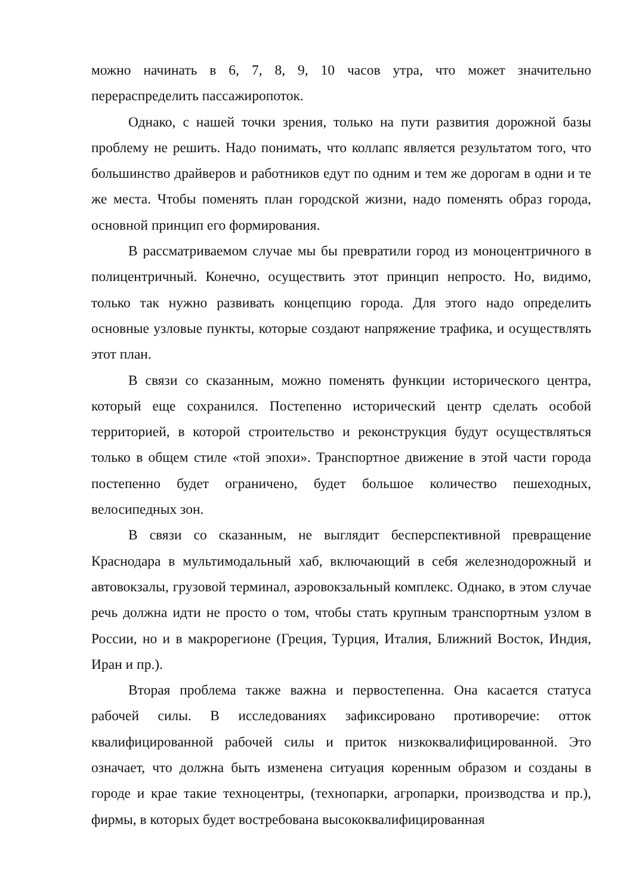можно начинать в 6, 7, 8, 9, 10 часов утра, что может значительно перераспределить пассажиропоток.
Однако, с нашей точки зрения, только на пути развития дорожной базы проблему не решить. Надо понимать, что коллапс является результатом того, что большинство драйверов и работников едут по одним и тем же дорогам в одни и те же места. Чтобы поменять план городской жизни, надо поменять образ города, основной принцип его формирования.
В рассматриваемом случае мы бы превратили город из моноцентричного в полицентричный. Конечно, осуществить этот принцип непросто. Но, видимо, только так нужно развивать концепцию города. Для этого надо определить основные узловые пункты, которые создают напряжение трафика, и осуществлять этот план.
В связи со сказанным, можно поменять функции исторического центра, который еще сохранился. Постепенно исторический центр сделать особой территорией, в которой строительство и реконструкция будут осуществляться только в общем стиле «той эпохи». Транспортное движение в этой части города постепенно будет ограничено, будет большое количество пешеходных, велосипедных зон.
В связи со сказанным, не выглядит бесперспективной превращение Краснодара в мультимодальный хаб, включающий в себя железнодорожный и автовокзалы, грузовой терминал, аэровокзальный комплекс. Однако, в этом случае речь должна идти не просто о том, чтобы стать крупным транспортным узлом в России, но и в макрорегионе (Греция, Турция, Италия, Ближний Восток, Индия, Иран и пр.).
Вторая проблема также важна и первостепенна. Она касается статуса рабочей силы. В исследованиях зафиксировано противоречие: отток квалифицированной рабочей силы и приток низкоквалифицированной. Это означает, что должна быть изменена ситуация коренным образом и созданы в городе и крае такие техноцентры, (технопарки, агропарки, производства и пр.), фирмы, в которых будет востребована высококвалифицированная